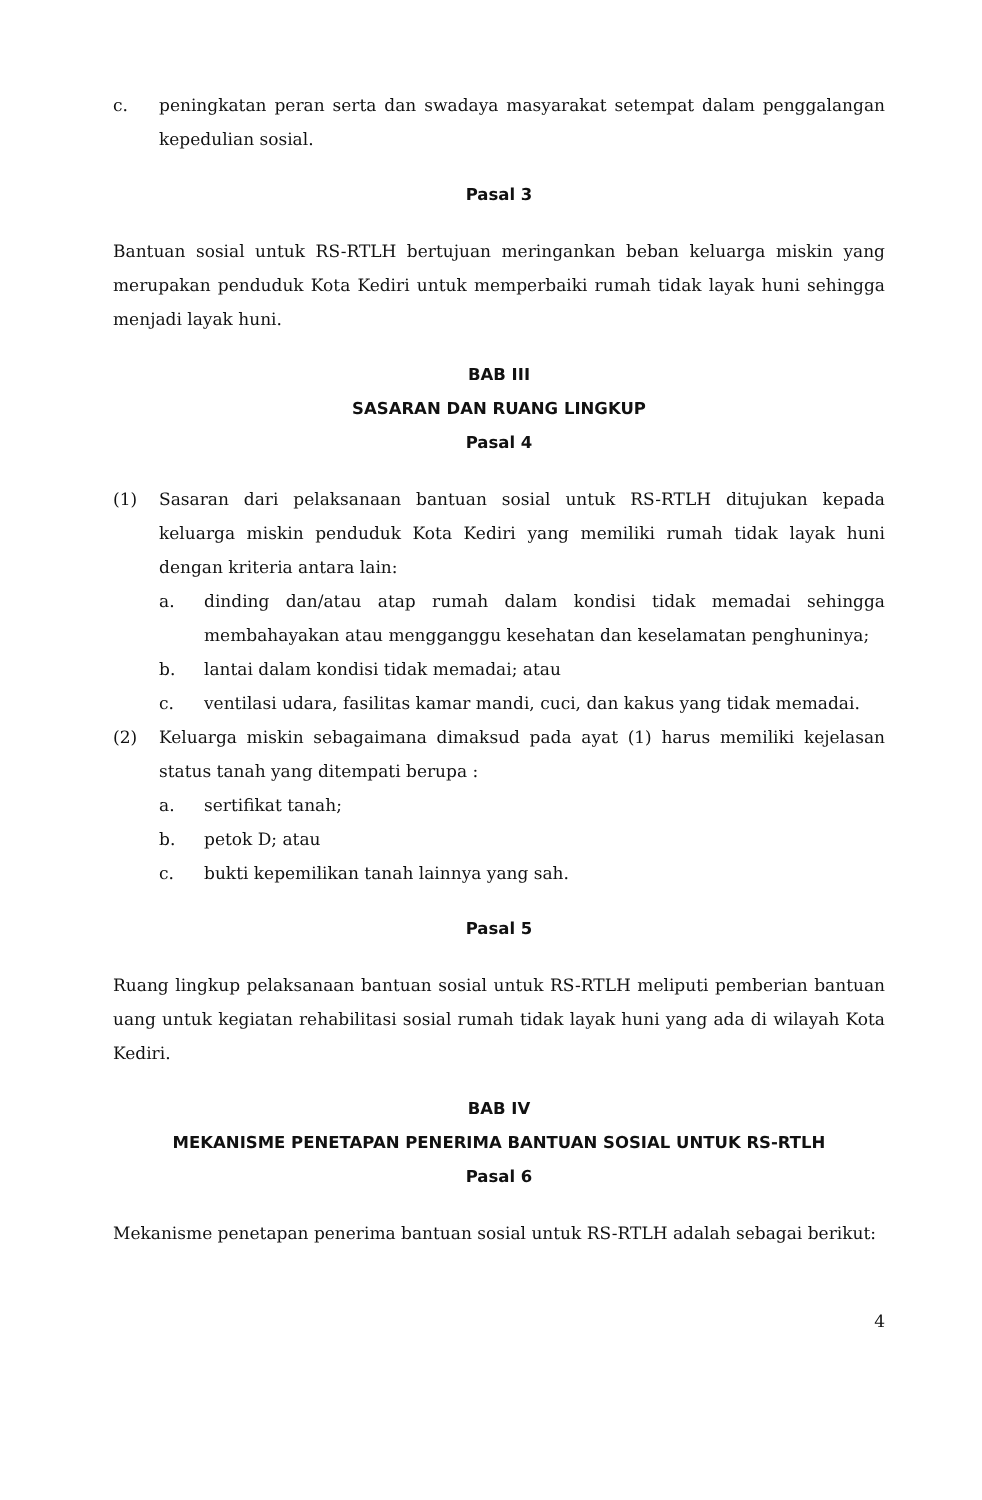c. peningkatan peran serta dan swadaya masyarakat setempat dalam penggalangan kepedulian sosial.
Pasal 3
Bantuan sosial untuk RS-RTLH bertujuan meringankan beban keluarga miskin yang merupakan penduduk Kota Kediri untuk memperbaiki rumah tidak layak huni sehingga menjadi layak huni.
BAB III
SASARAN DAN RUANG LINGKUP
Pasal 4
(1) Sasaran dari pelaksanaan bantuan sosial untuk RS-RTLH ditujukan kepada keluarga miskin penduduk Kota Kediri yang memiliki rumah tidak layak huni dengan kriteria antara lain:
a. dinding dan/atau atap rumah dalam kondisi tidak memadai sehingga membahayakan atau mengganggu kesehatan dan keselamatan penghuninya;
b. lantai dalam kondisi tidak memadai; atau
c. ventilasi udara, fasilitas kamar mandi, cuci, dan kakus yang tidak memadai.
(2) Keluarga miskin sebagaimana dimaksud pada ayat (1) harus memiliki kejelasan status tanah yang ditempati berupa :
a. sertifikat tanah;
b. petok D; atau
c. bukti kepemilikan tanah lainnya yang sah.
Pasal 5
Ruang lingkup pelaksanaan bantuan sosial untuk RS-RTLH meliputi pemberian bantuan uang untuk kegiatan rehabilitasi sosial rumah tidak layak huni yang ada di wilayah Kota Kediri.
BAB IV
MEKANISME PENETAPAN PENERIMA BANTUAN SOSIAL UNTUK RS-RTLH
Pasal 6
Mekanisme penetapan penerima bantuan sosial untuk RS-RTLH adalah sebagai berikut:
4